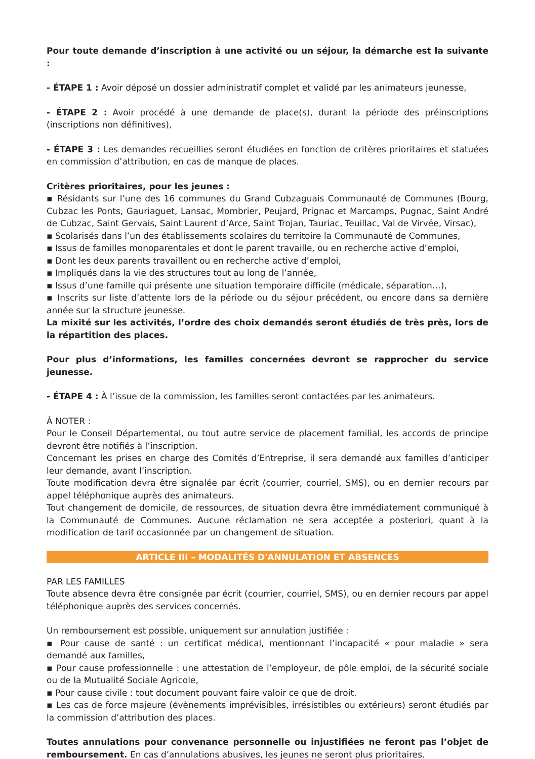Pour toute demande d’inscription à une activité ou un séjour, la démarche est la suivante :
- ÉTAPE 1 : Avoir déposé un dossier administratif complet et validé par les animateurs jeunesse,
- ÉTAPE 2 : Avoir procédé à une demande de place(s), durant la période des préinscriptions (inscriptions non définitives),
- ÉTAPE 3 : Les demandes recueillies seront étudiées en fonction de critères prioritaires et statuées en commission d’attribution, en cas de manque de places.
Critères prioritaires, pour les jeunes :
▪ Résidants sur l’une des 16 communes du Grand Cubzaguais Communauté de Communes (Bourg, Cubzac les Ponts, Gauriaguet, Lansac, Mombrier, Peujard, Prignac et Marcamps, Pugnac, Saint André de Cubzac, Saint Gervais, Saint Laurent d’Arce, Saint Trojan, Tauriac, Teuillac, Val de Virvée, Virsac),
▪ Scolarisés dans l’un des établissements scolaires du territoire la Communauté de Communes,
▪ Issus de familles monoparentales et dont le parent travaille, ou en recherche active d’emploi,
▪ Dont les deux parents travaillent ou en recherche active d’emploi,
▪ Impliqués dans la vie des structures tout au long de l’année,
▪ Issus d’une famille qui présente une situation temporaire difficile (médicale, séparation…),
▪ Inscrits sur liste d’attente lors de la période ou du séjour précédent, ou encore dans sa dernière année sur la structure jeunesse.
La mixité sur les activités, l’ordre des choix demandés seront étudiés de très près, lors de la répartition des places.
Pour plus d’informations, les familles concernées devront se rapprocher du service jeunesse.
- ÉTAPE 4 : À l’issue de la commission, les familles seront contactées par les animateurs.
À NOTER :
Pour le Conseil Départemental, ou tout autre service de placement familial, les accords de principe devront être notifiés à l’inscription.
Concernant les prises en charge des Comités d’Entreprise, il sera demandé aux familles d’anticiper leur demande, avant l’inscription.
Toute modification devra être signalée par écrit (courrier, courriel, SMS), ou en dernier recours par appel téléphonique auprès des animateurs.
Tout changement de domicile, de ressources, de situation devra être immédiatement communiqué à la Communauté de Communes. Aucune réclamation ne sera acceptée a posteriori, quant à la modification de tarif occasionnée par un changement de situation.
ARTICLE III – MODALITÉS D'ANNULATION ET ABSENCES
PAR LES FAMILLES
Toute absence devra être consignée par écrit (courrier, courriel, SMS), ou en dernier recours par appel téléphonique auprès des services concernés.
Un remboursement est possible, uniquement sur annulation justifiée :
▪ Pour cause de santé : un certificat médical, mentionnant l’incapacité « pour maladie » sera demandé aux familles,
▪ Pour cause professionnelle : une attestation de l’employeur, de pôle emploi, de la sécurité sociale ou de la Mutualité Sociale Agricole,
▪ Pour cause civile : tout document pouvant faire valoir ce que de droit.
▪ Les cas de force majeure (évènements imprévisibles, irrésistibles ou extérieurs) seront étudiés par la commission d’attribution des places.
Toutes annulations pour convenance personnelle ou injustifiées ne feront pas l’objet de remboursement. En cas d’annulations abusives, les jeunes ne seront plus prioritaires.